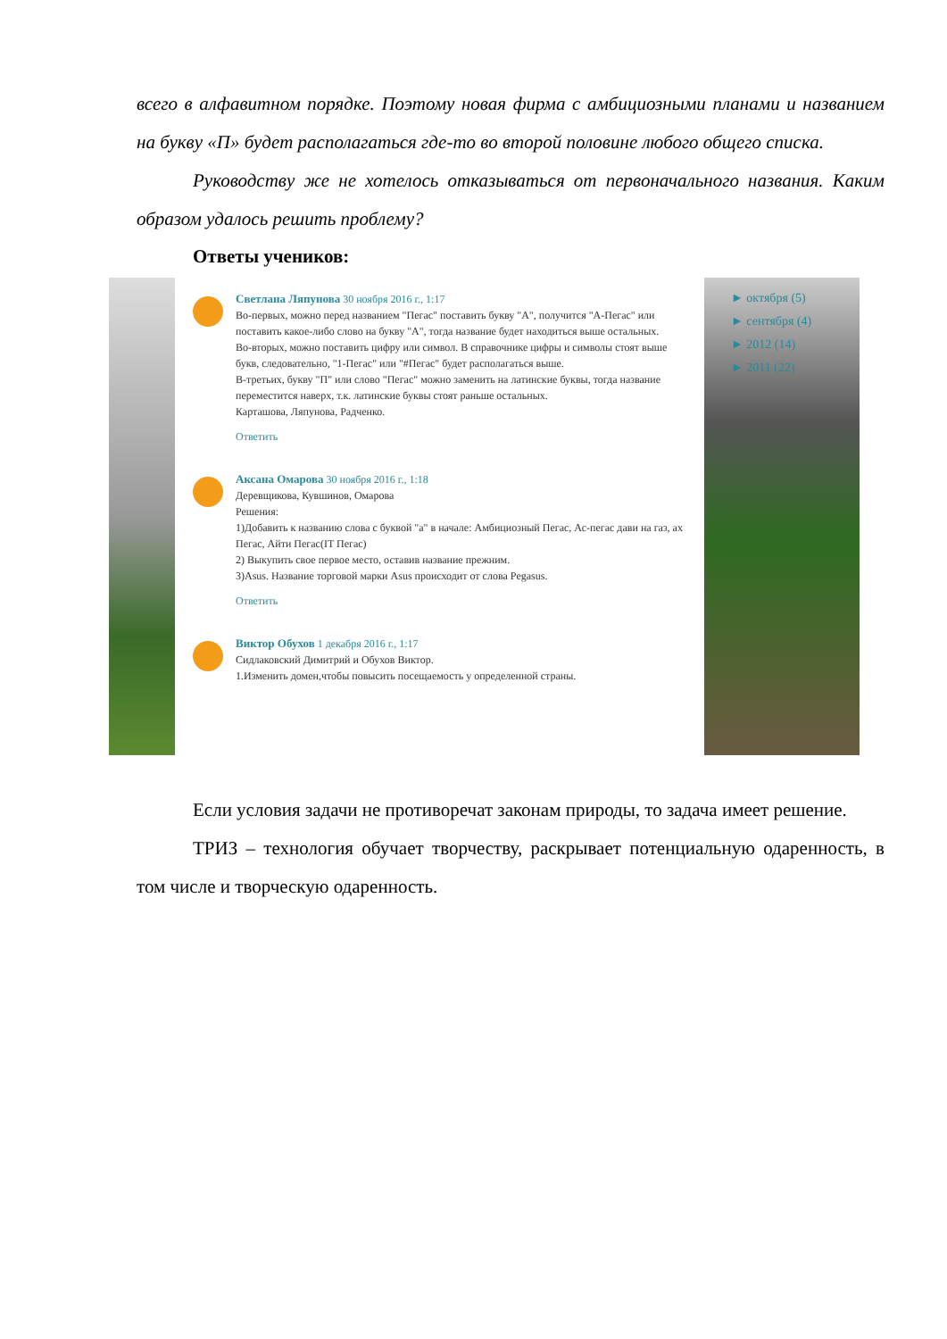всего в алфавитном порядке. Поэтому новая фирма с амбициозными планами и названием на букву «П» будет располагаться где-то во второй половине любого общего списка.
Руководству же не хотелось отказываться от первоначального названия. Каким образом удалось решить проблему?
Ответы учеников:
Светлана Ляпунова 30 ноября 2016 г., 1:17
Во-первых, можно перед названием "Пегас" поставить букву "А", получится "А-Пегас" или поставить какое-либо слово на букву "А", тогда название будет находиться выше остальных.
Во-вторых, можно поставить цифру или символ. В справочнике цифры и символы стоят выше букв, следовательно, "1-Пегас" или "#Пегас" будет располагаться выше.
В-третьих, букву "П" или слово "Пегас" можно заменить на латинские буквы, тогда название переместится наверх, т.к. латинские буквы стоят раньше остальных.
Карташова, Ляпунова, Радченко.
Ответить
Аксана Омарова 30 ноября 2016 г., 1:18
Деревщикова, Кувшинов, Омарова
Решения:
1)Добавить к названию слова с буквой "а" в начале: Амбициозный Пегас, Ас-пегас дави на газ, ах Пегас, Айти Пегас(IT Пегас)
2) Выкупить свое первое место, оставив название прежним.
3)Asus. Название торговой марки Asus происходит от слова Pegasus.
Ответить
Виктор Обухов 1 декабря 2016 г., 1:17
Сидлаковский Димитрий и Обухов Виктор.
1.Изменить домен,чтобы повысить посещаемость у определенной страны.
► октября (5)
► сентября (4)
► 2012 (14)
► 2011 (22)
Если условия задачи не противоречат законам природы, то задача имеет решение.
ТРИЗ – технология обучает творчеству, раскрывает потенциальную одаренность, в том числе и творческую одаренность.